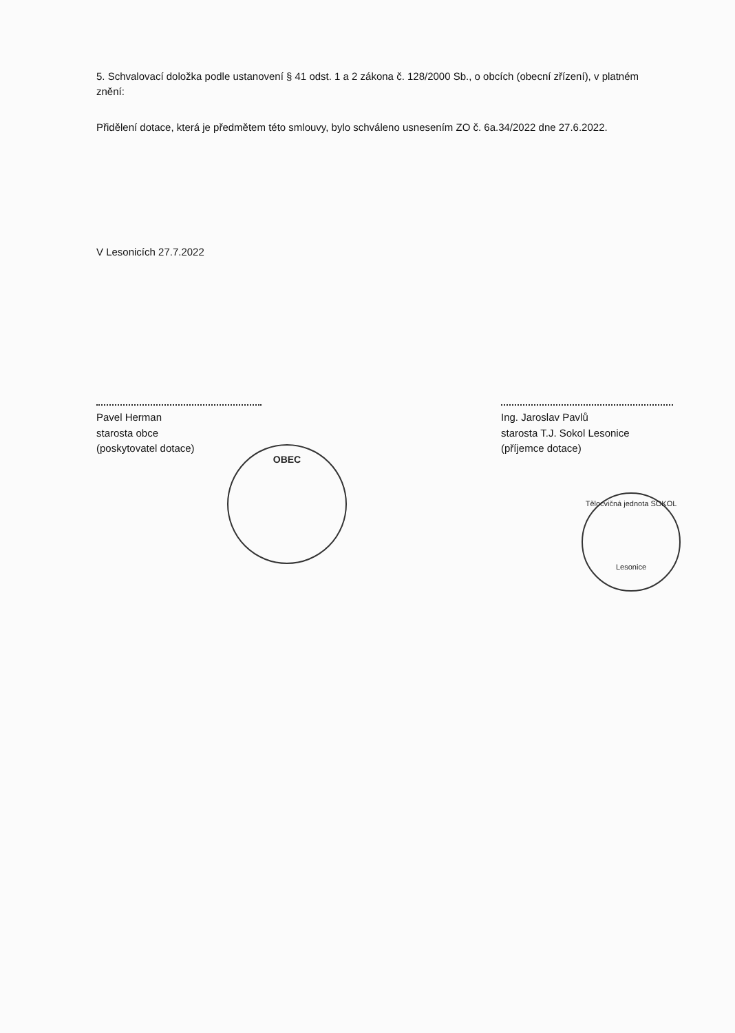5. Schvalovací doložka podle ustanovení § 41 odst. 1 a 2 zákona č. 128/2000 Sb., o obcích (obecní zřízení), v platném znění:
Přidělení dotace, která je předmětem této smlouvy, bylo schváleno usnesením ZO č. 6a.34/2022 dne 27.6.2022.
V Lesonicích 27.7.2022
Pavel Herman
starosta obce
(poskytovatel dotace)
Ing. Jaroslav Pavlů
starosta T.J. Sokol Lesonice
(příjemce dotace)
OBEC
Tělocvičná jednota SOKOL
Lesonice